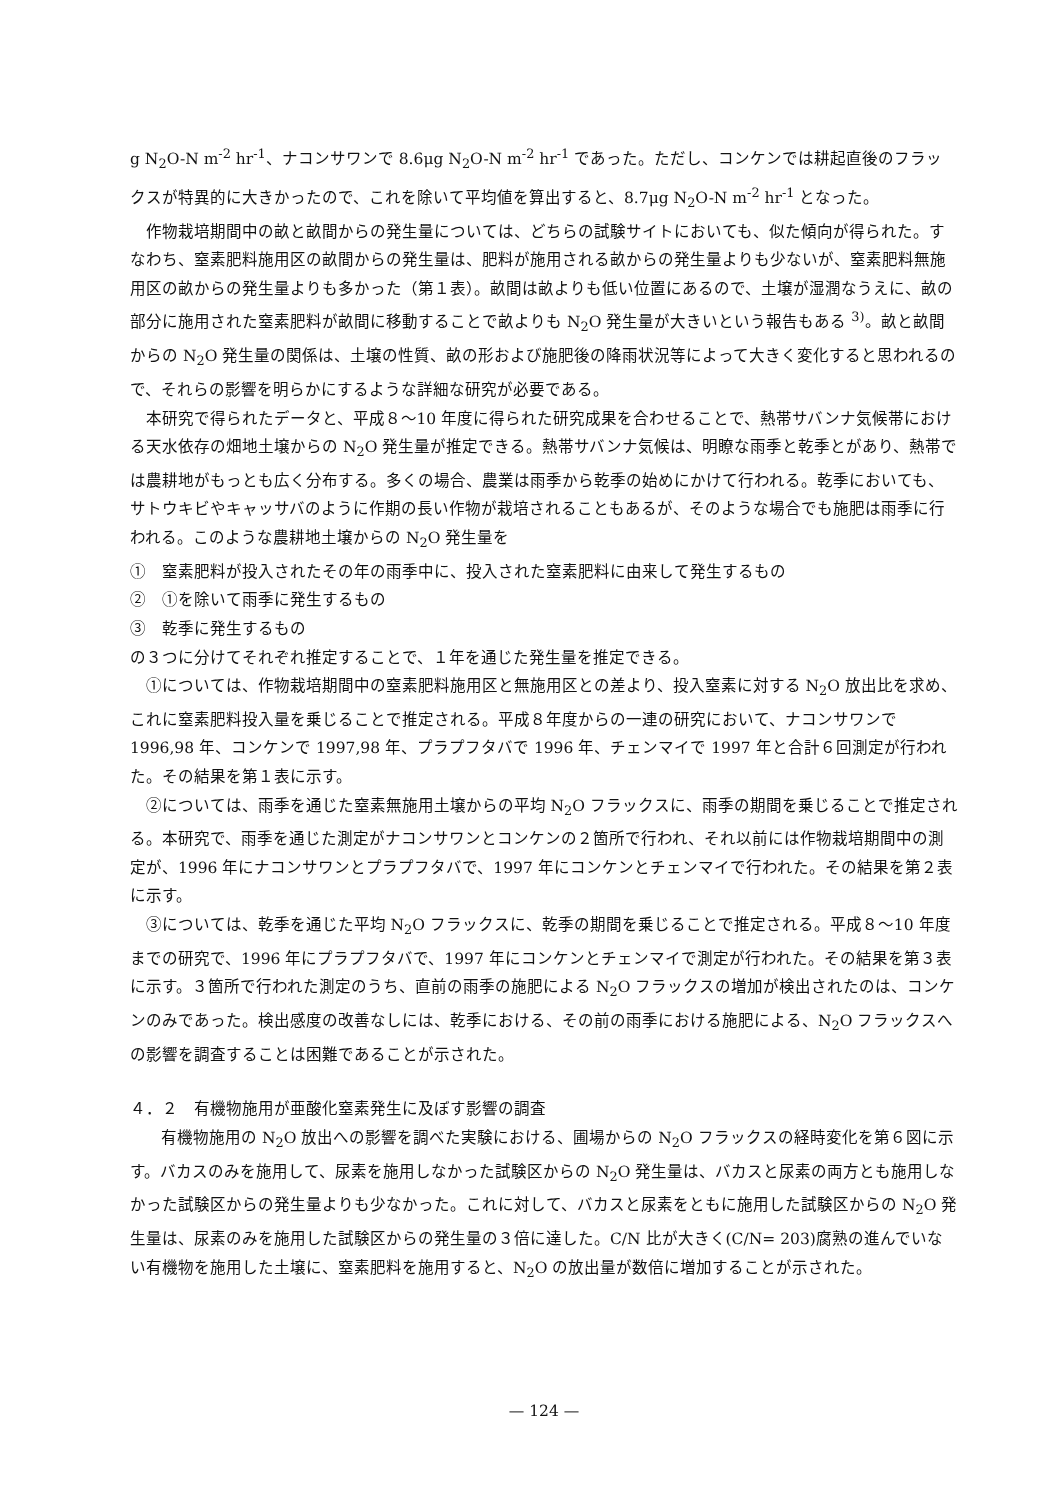g N<sub>2</sub>O-N m<sup>-2</sup> hr<sup>-1</sup>、ナコンサワンで 8.6μg N<sub>2</sub>O-N m<sup>-2</sup> hr<sup>-1</sup> であった。ただし、コンケンでは耕起直後のフラックスが特異的に大きかったので、これを除いて平均値を算出すると、8.7μg N<sub>2</sub>O-N m<sup>-2</sup> hr<sup>-1</sup> となった。
作物栽培期間中の畝と畝間からの発生量については、どちらの試験サイトにおいても、似た傾向が得られた。すなわち、窒素肥料施用区の畝間からの発生量は、肥料が施用される畝からの発生量よりも少ないが、窒素肥料無施用区の畝からの発生量よりも多かった（第１表）。畝間は畝よりも低い位置にあるので、土壌が湿潤なうえに、畝の部分に施用された窒素肥料が畝間に移動することで畝よりも N<sub>2</sub>O 発生量が大きいという報告もある <sup>3)</sup>。畝と畝間からの N<sub>2</sub>O 発生量の関係は、土壌の性質、畝の形および施肥後の降雨状況等によって大きく変化すると思われるので、それらの影響を明らかにするような詳細な研究が必要である。
本研究で得られたデータと、平成８～10 年度に得られた研究成果を合わせることで、熱帯サバンナ気候帯における天水依存の畑地土壌からの N<sub>2</sub>O 発生量が推定できる。熱帯サバンナ気候は、明瞭な雨季と乾季とがあり、熱帯では農耕地がもっとも広く分布する。多くの場合、農業は雨季から乾季の始めにかけて行われる。乾季においても、サトウキビやキャッサバのように作期の長い作物が栽培されることもあるが、そのような場合でも施肥は雨季に行われる。このような農耕地土壌からの N<sub>2</sub>O 発生量を
①　窒素肥料が投入されたその年の雨季中に、投入された窒素肥料に由来して発生するもの
②　①を除いて雨季に発生するもの
③　乾季に発生するもの
の３つに分けてそれぞれ推定することで、１年を通じた発生量を推定できる。
①については、作物栽培期間中の窒素肥料施用区と無施用区との差より、投入窒素に対する N<sub>2</sub>O 放出比を求め、これに窒素肥料投入量を乗じることで推定される。平成８年度からの一連の研究において、ナコンサワンで 1996,98 年、コンケンで 1997,98 年、プラプフタバで 1996 年、チェンマイで 1997 年と合計６回測定が行われた。その結果を第１表に示す。
②については、雨季を通じた窒素無施用土壌からの平均 N<sub>2</sub>O フラックスに、雨季の期間を乗じることで推定される。本研究で、雨季を通じた測定がナコンサワンとコンケンの２箇所で行われ、それ以前には作物栽培期間中の測定が、1996 年にナコンサワンとプラプフタバで、1997 年にコンケンとチェンマイで行われた。その結果を第２表に示す。
③については、乾季を通じた平均 N<sub>2</sub>O フラックスに、乾季の期間を乗じることで推定される。平成８～10 年度までの研究で、1996 年にプラプフタバで、1997 年にコンケンとチェンマイで測定が行われた。その結果を第３表に示す。３箇所で行われた測定のうち、直前の雨季の施肥による N<sub>2</sub>O フラックスの増加が検出されたのは、コンケンのみであった。検出感度の改善なしには、乾季における、その前の雨季における施肥による、N<sub>2</sub>O フラックスへの影響を調査することは困難であることが示された。
４．２　有機物施用が亜酸化窒素発生に及ぼす影響の調査
有機物施用の N<sub>2</sub>O 放出への影響を調べた実験における、圃場からの N<sub>2</sub>O フラックスの経時変化を第６図に示す。バカスのみを施用して、尿素を施用しなかった試験区からの N<sub>2</sub>O 発生量は、バカスと尿素の両方とも施用しなかった試験区からの発生量よりも少なかった。これに対して、バカスと尿素をともに施用した試験区からの N<sub>2</sub>O 発生量は、尿素のみを施用した試験区からの発生量の３倍に達した。C/N 比が大きく(C/N= 203)腐熟の進んでいない有機物を施用した土壌に、窒素肥料を施用すると、N<sub>2</sub>O の放出量が数倍に増加することが示された。
— 124 —